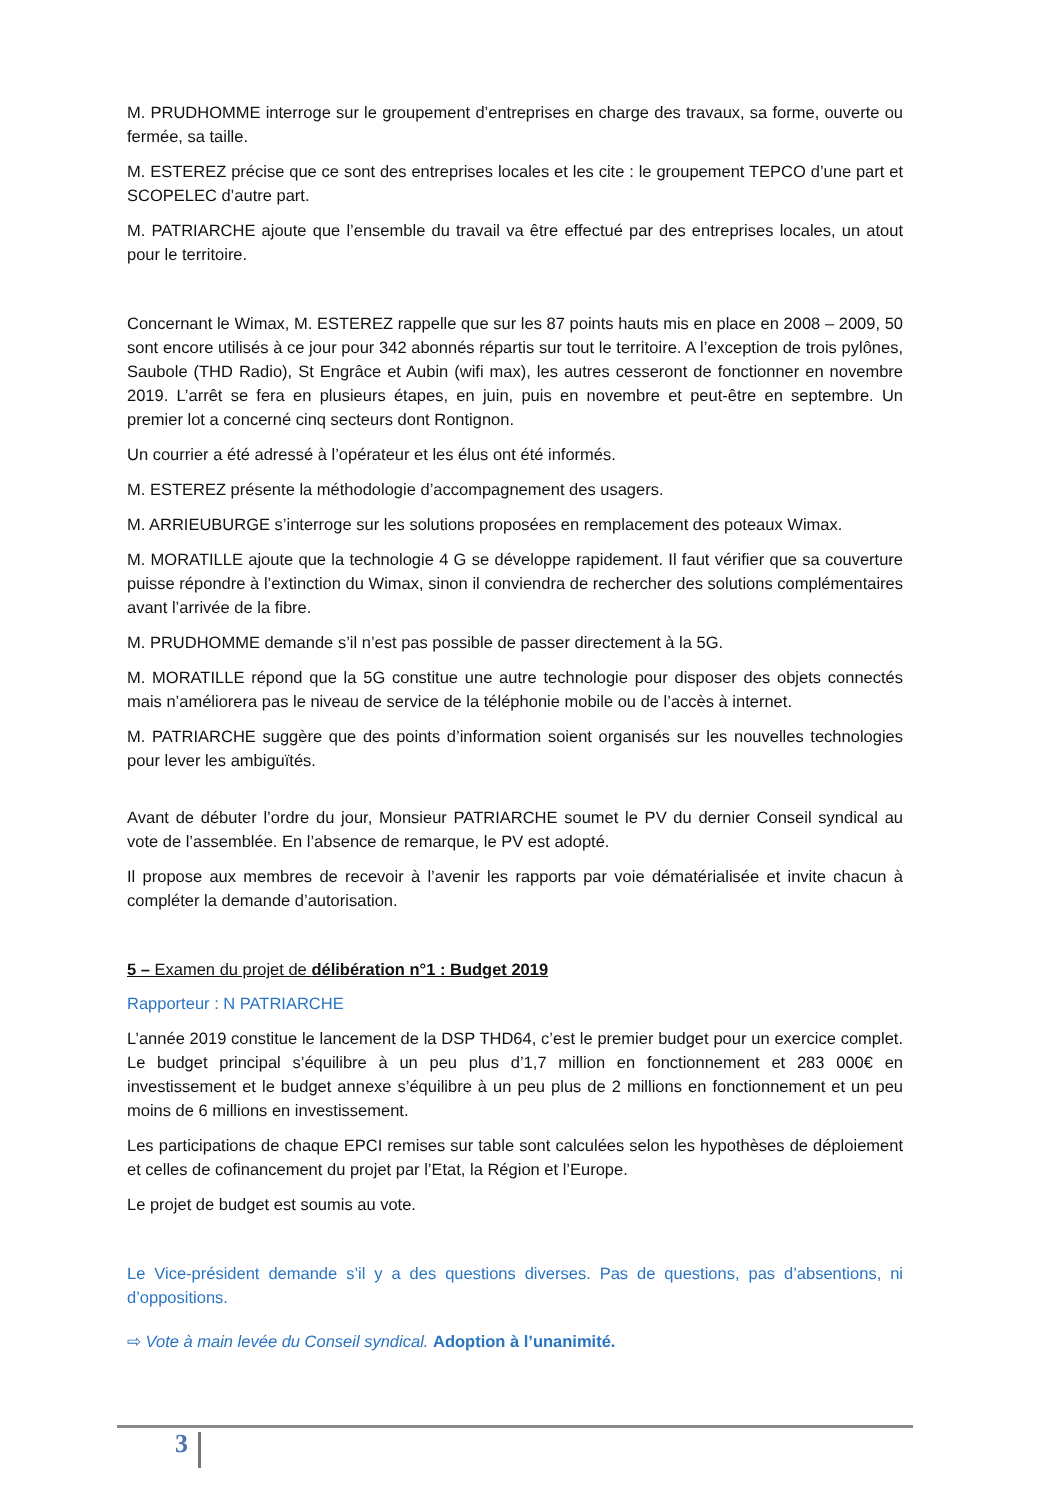M. PRUDHOMME interroge sur le groupement d’entreprises en charge des travaux, sa forme, ouverte ou fermée, sa taille.
M. ESTEREZ précise que ce sont des entreprises locales et les cite : le groupement TEPCO d’une part et SCOPELEC d’autre part.
M. PATRIARCHE ajoute que l’ensemble du travail va être effectué par des entreprises locales, un atout pour le territoire.
Concernant le Wimax, M. ESTEREZ rappelle que sur les 87 points hauts mis en place en 2008 – 2009, 50 sont encore utilisés à ce jour pour 342 abonnés répartis sur tout le territoire. A l’exception de trois pylônes, Saubole (THD Radio), St Engrâce et Aubin (wifi max), les autres cesseront de fonctionner en novembre 2019. L’arrêt se fera en plusieurs étapes, en juin, puis en novembre et peut-être en septembre. Un premier lot a concerné cinq secteurs dont Rontignon.
Un courrier a été adressé à l’opérateur et les élus ont été informés.
M. ESTEREZ présente la méthodologie d’accompagnement des usagers.
M. ARRIEUBURGE s’interroge sur les solutions proposées en remplacement des poteaux Wimax.
M. MORATILLE ajoute que la technologie 4 G se développe rapidement. Il faut vérifier que sa couverture puisse répondre à l’extinction du Wimax, sinon il conviendra de rechercher des solutions complémentaires avant l’arrivée de la fibre.
M. PRUDHOMME demande s’il n’est pas possible de passer directement à la 5G.
M. MORATILLE répond que la 5G constitue une autre technologie pour disposer des objets connectés mais n’améliorera pas le niveau de service de la téléphonie mobile ou de l’accès à internet.
M. PATRIARCHE suggère que des points d’information soient organisés sur les nouvelles technologies pour lever les ambiguïtés.
Avant de débuter l’ordre du jour, Monsieur PATRIARCHE soumet le PV du dernier Conseil syndical au vote de l’assemblée. En l’absence de remarque, le PV est adopté.
Il propose aux membres de recevoir à l’avenir les rapports par voie dématérialisée et invite chacun à compléter la demande d’autorisation.
5 – Examen du projet de délibération n°1 : Budget 2019
Rapporteur : N PATRIARCHE
L’année 2019 constitue le lancement de la DSP THD64, c’est le premier budget pour un exercice complet. Le budget principal s’équilibre à un peu plus d’1,7 million en fonctionnement et 283 000€ en investissement et le budget annexe s’équilibre à un peu plus de 2 millions en fonctionnement et un peu moins de 6 millions en investissement.
Les participations de chaque EPCI remises sur table sont calculées selon les hypothèses de déploiement et celles de cofinancement du projet par l’Etat, la Région et l’Europe.
Le projet de budget est soumis au vote.
Le Vice-président demande s’il y a des questions diverses. Pas de questions, pas d’absentions, ni d’oppositions.
⇨ Vote à main levée du Conseil syndical. Adoption à l’unanimité.
3